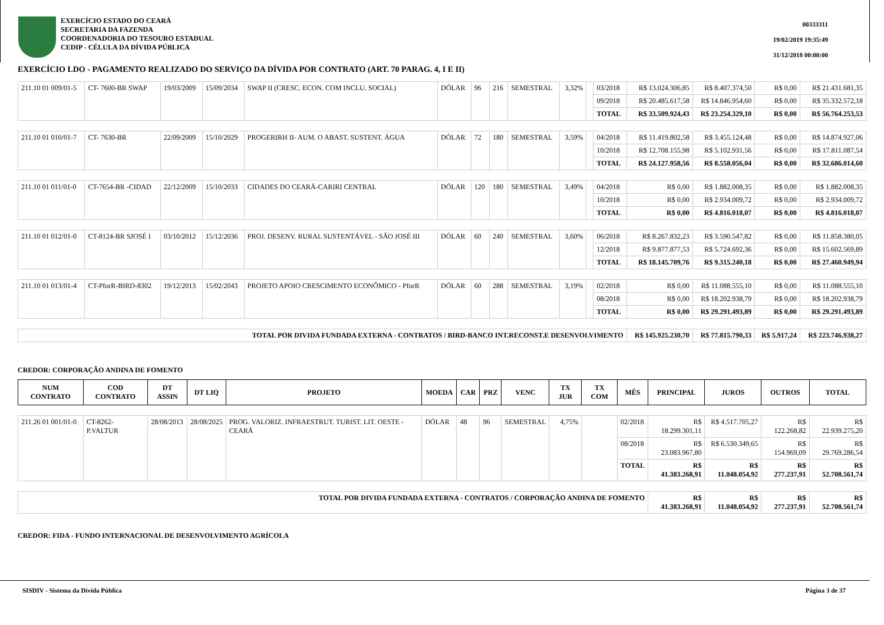EXERCÍCIO ESTADO DO CEARÁ
SECRETARIA DA FAZENDA
COORDENADORIA DO TESOURO ESTADUAL
CEDIP - CÉLULA DA DÍVIDA PÚBLICA
00333311
19/02/2019 19:35:49
31/12/2018 00:00:00
EXERCÍCIO LDO - PAGAMENTO REALIZADO DO SERVIÇO DA DÍVIDA POR CONTRATO (ART. 70 PARAG. 4, I E II)
| 211.10 01 009/01-5 | CT- 7600-BR SWAP | 19/03/2009 | 15/09/2034 | SWAP II (CRESC. ECON. COM INCLU. SOCIAL) | DÓLAR | 96 | 216 | SEMESTRAL | 3,32% | | 03/2018 | R$ 13.024.306,85 | R$ 8.407.374,50 | R$ 0,00 | R$ 21.431.681,35 |
| | | | | | | | | | | | 09/2018 | R$ 20.485.617,58 | R$ 14.846.954,60 | R$ 0,00 | R$ 35.332.572,18 |
| | | | | | | | | | | | TOTAL | R$ 33.509.924,43 | R$ 23.254.329,10 | R$ 0,00 | R$ 56.764.253,53 |
| 211.10 01 010/01-7 | CT- 7630-BR | 22/09/2009 | 15/10/2029 | PROGERIRH II- AUM. O ABAST. SUSTENT. ÁGUA | DÓLAR | 72 | 180 | SEMESTRAL | 3,59% | | 04/2018 | R$ 11.419.802,58 | R$ 3.455.124,48 | R$ 0,00 | R$ 14.874.927,06 |
| | | | | | | | | | | | 10/2018 | R$ 12.708.155,98 | R$ 5.102.931,56 | R$ 0,00 | R$ 17.811.087,54 |
| | | | | | | | | | | | TOTAL | R$ 24.127.958,56 | R$ 8.558.056,04 | R$ 0,00 | R$ 32.686.014,60 |
| 211.10 01 011/01-0 | CT-7654-BR -CIDAD | 22/12/2009 | 15/10/2033 | CIDADES DO CEARÁ-CARIRI CENTRAL | DÓLAR | 120 | 180 | SEMESTRAL | 3,49% | | 04/2018 | R$ 0,00 | R$ 1.882.008,35 | R$ 0,00 | R$ 1.882.008,35 |
| | | | | | | | | | | | 10/2018 | R$ 0,00 | R$ 2.934.009,72 | R$ 0,00 | R$ 2.934.009,72 |
| | | | | | | | | | | | TOTAL | R$ 0,00 | R$ 4.816.018,07 | R$ 0,00 | R$ 4.816.018,07 |
| 211.10 01 012/01-0 | CT-8124-BR SJOSÉ I | 03/10/2012 | 15/12/2036 | PROJ. DESENV. RURAL SUSTENTÁVEL - SÃO JOSÉ III | DÓLAR | 60 | 240 | SEMESTRAL | 3,60% | | 06/2018 | R$ 8.267.832,23 | R$ 3.590.547,82 | R$ 0,00 | R$ 11.858.380,05 |
| | | | | | | | | | | | 12/2018 | R$ 9.877.877,53 | R$ 5.724.692,36 | R$ 0,00 | R$ 15.602.569,89 |
| | | | | | | | | | | | TOTAL | R$ 18.145.709,76 | R$ 9.315.240,18 | R$ 0,00 | R$ 27.460.949,94 |
| 211.10 01 013/01-4 | CT-PforR-BIRD-8302 | 19/12/2013 | 15/02/2043 | PROJETO APOIO CRESCIMENTO ECONÔMICO - PforR | DÓLAR | 60 | 288 | SEMESTRAL | 3,19% | | 02/2018 | R$ 0,00 | R$ 11.088.555,10 | R$ 0,00 | R$ 11.088.555,10 |
| | | | | | | | | | | | 08/2018 | R$ 0,00 | R$ 18.202.938,79 | R$ 0,00 | R$ 18.202.938,79 |
| | | | | | | | | | | | TOTAL | R$ 0,00 | R$ 29.291.493,89 | R$ 0,00 | R$ 29.291.493,89 |
| TOTAL POR DIVIDA FUNDADA EXTERNA - CONTRATOS / BIRD-BANCO INT.RECONST.E DESENVOLVIMENTO | | | | | | | | | | | | R$ 145.925.230,70 | R$ 77.815.790,33 | R$ 5.917,24 | R$ 223.746.938,27 |
CREDOR: CORPORAÇÃO ANDINA DE FOMENTO
| NUM CONTRATO | COD CONTRATO | DT ASSIN | DT LIQ | PROJETO | MOEDA | CAR | PRZ | VENC | TX JUR | TX COM | MÊS | PRINCIPAL | JUROS | OUTROS | TOTAL |
| --- | --- | --- | --- | --- | --- | --- | --- | --- | --- | --- | --- | --- | --- | --- | --- |
| 211.26 01 001/01-0 | CT-8262-P.VALTUR | 28/08/2013 | 28/08/2025 | PROG. VALORIZ. INFRAESTRUT. TURIST. LIT. OESTE - CEARÁ | DÓLAR | 48 | 96 | SEMESTRAL | 4,75% | | 02/2018 | R$ 18.299.301,11 | R$ 4.517.705,27 | R$ 122.268,82 | R$ 22.939.275,20 |
| | | | | | | | | | | | 08/2018 | R$ 23.083.967,80 | R$ 6.530.349,65 | R$ 154.969,09 | R$ 29.769.286,54 |
| | | | | | | | | | | | TOTAL | R$ 41.383.268,91 | R$ 11.048.054,92 | R$ 277.237,91 | R$ 52.708.561,74 |
| TOTAL POR DIVIDA FUNDADA EXTERNA - CONTRATOS / CORPORAÇÃO ANDINA DE FOMENTO | | | | | | | | | | | | R$ 41.383.268,91 | R$ 11.048.054,92 | R$ 277.237,91 | R$ 52.708.561,74 |
CREDOR: FIDA - FUNDO INTERNACIONAL DE DESENVOLVIMENTO AGRÍCOLA
SISDIV - Sistema da Dívida Pública Página 3 de 37